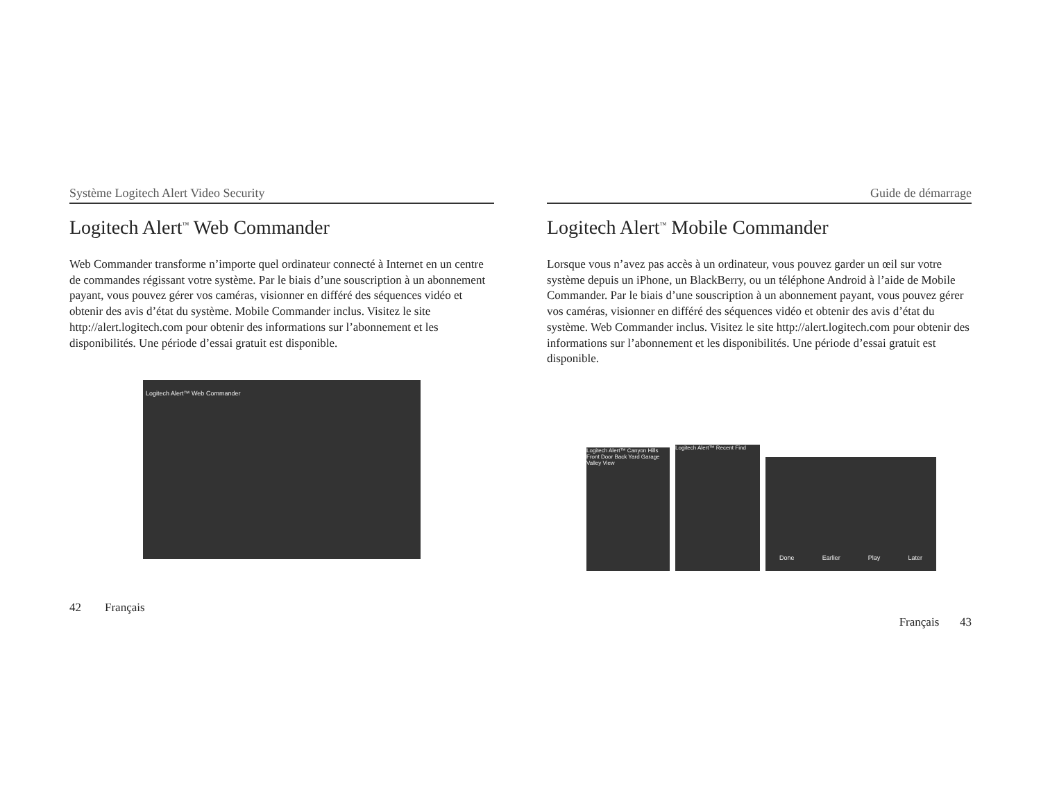Système Logitech Alert Video Security
Logitech Alert<sup>™</sup> Web Commander
Web Commander transforme n’importe quel ordinateur connecté à Internet en un centre de commandes régissant votre système. Par le biais d’une souscription à un abonnement payant, vous pouvez gérer vos caméras, visionner en différé des séquences vidéo et obtenir des avis d’état du système. Mobile Commander inclus. Visitez le site http://alert.logitech.com pour obtenir des informations sur l’abonnement et les disponibilités. Une période d’essai gratuit est disponible.
Logitech Alert™ Web Commander
42 Français
Guide de démarrage
Logitech Alert<sup>™</sup> Mobile Commander
Lorsque vous n’avez pas accès à un ordinateur, vous pouvez garder un œil sur votre système depuis un iPhone, un BlackBerry, ou un téléphone Android à l’aide de Mobile Commander. Par le biais d’une souscription à un abonnement payant, vous pouvez gérer vos caméras, visionner en différé des séquences vidéo et obtenir des avis d’état du système. Web Commander inclus. Visitez le site http://alert.logitech.com pour obtenir des informations sur l’abonnement et les disponibilités. Une période d’essai gratuit est disponible.
Logitech Alert™ Canyon Hills Front Door Back Yard Garage Valley View
Logitech Alert™ Recent Find
Done Earlier Play Later
Français 43